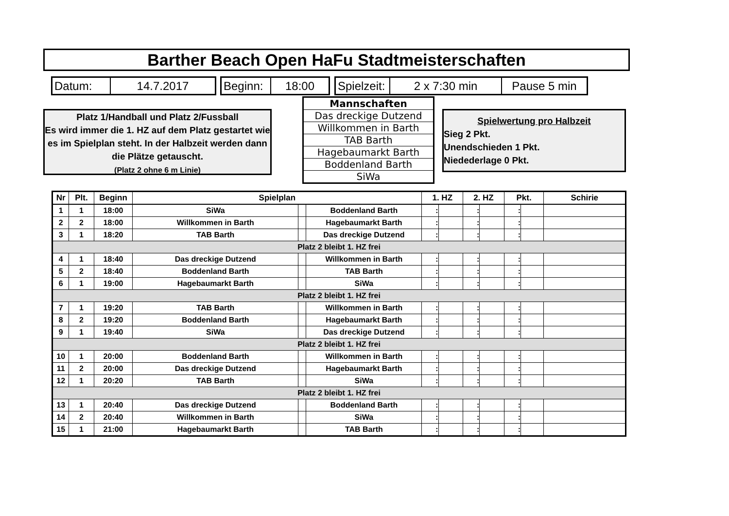Barther Beach Open HaFu Stadtmeisterschaften
Datum: 14.7.2017
Beginn:
18:00
Spielzeit:
2 x 7:30 min Pause 5 min
Platz 1/Handball und Platz 2/Fussball
Es wird immer die 1. HZ auf dem Platz gestartet wie es im Spielplan steht. In der Halbzeit werden dann die Plätze getauscht.
(Platz 2 ohne 6 m Linie)
| Mannschaften |
| Das dreckige Dutzend |
| Willkommen in Barth |
| TAB Barth |
| Hagebaumarkt Barth |
| Boddenland Barth |
| SiWa |
Spielwertung pro Halbzeit
Sieg 2 Pkt.
Unendschieden 1 Pkt.
Niedederlage 0 Pkt.
| Nr | Plt. | Beginn | Spielplan | | | 1. HZ | | 2. HZ | | Pkt. | | Schirie |
| --- | --- | --- | --- | --- | --- | --- | --- | --- | --- | --- | --- | --- |
| 1 | 1 | 18:00 | SiWa | | Boddenland Barth | : | | : | | : | | |
| 2 | 2 | 18:00 | Willkommen in Barth | | Hagebaumarkt Barth | : | | : | | : | | |
| 3 | 1 | 18:20 | TAB Barth | | Das dreckige Dutzend | : | | : | | : | | |
| Platz 2 bleibt 1. HZ frei | | | | | | | | | | | | |
| 4 | 1 | 18:40 | Das dreckige Dutzend | | Willkommen in Barth | : | | : | | : | | |
| 5 | 2 | 18:40 | Boddenland Barth | | TAB Barth | : | | : | | : | | |
| 6 | 1 | 19:00 | Hagebaumarkt Barth | | SiWa | : | | : | | : | | |
| Platz 2 bleibt 1. HZ frei | | | | | | | | | | | | |
| 7 | 1 | 19:20 | TAB Barth | | Willkommen in Barth | : | | : | | : | | |
| 8 | 2 | 19:20 | Boddenland Barth | | Hagebaumarkt Barth | : | | : | | : | | |
| 9 | 1 | 19:40 | SiWa | | Das dreckige Dutzend | : | | : | | : | | |
| Platz 2 bleibt 1. HZ frei | | | | | | | | | | | | |
| 10 | 1 | 20:00 | Boddenland Barth | | Willkommen in Barth | : | | : | | : | | |
| 11 | 2 | 20:00 | Das dreckige Dutzend | | Hagebaumarkt Barth | : | | : | | : | | |
| 12 | 1 | 20:20 | TAB Barth | | SiWa | : | | : | | : | | |
| Platz 2 bleibt 1. HZ frei | | | | | | | | | | | | |
| 13 | 1 | 20:40 | Das dreckige Dutzend | | Boddenland Barth | : | | : | | : | | |
| 14 | 2 | 20:40 | Willkommen in Barth | | SiWa | : | | : | | : | | |
| 15 | 1 | 21:00 | Hagebaumarkt Barth | | TAB Barth | : | | : | | : | | |